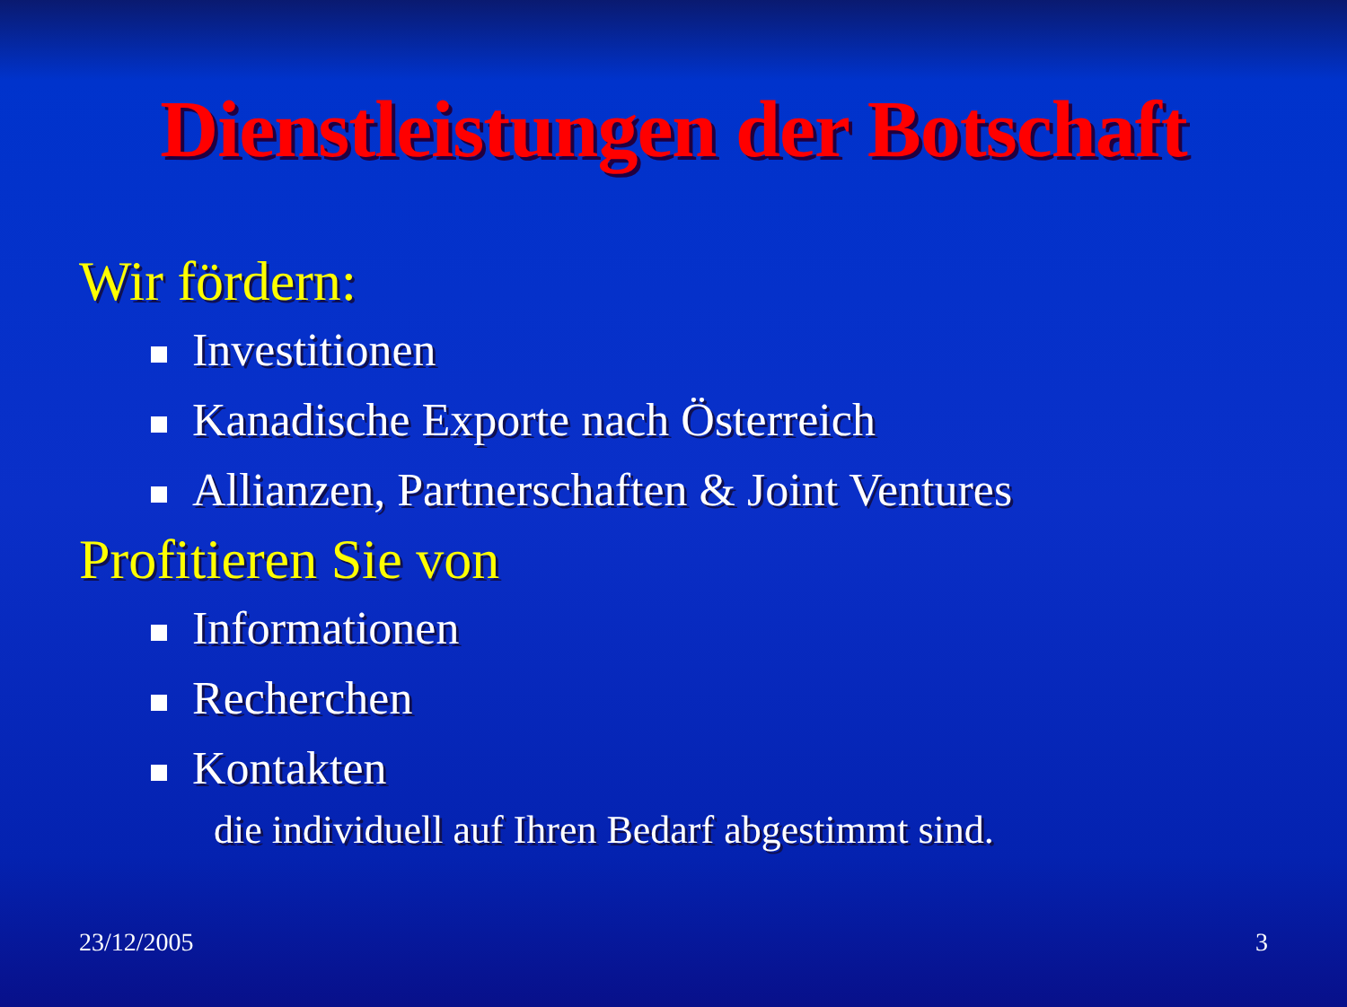Dienstleistungen der Botschaft
Wir fördern:
Investitionen
Kanadische Exporte nach Österreich
Allianzen, Partnerschaften & Joint Ventures
Profitieren Sie von
Informationen
Recherchen
Kontakten
die individuell auf Ihren Bedarf abgestimmt sind.
23/12/2005 3